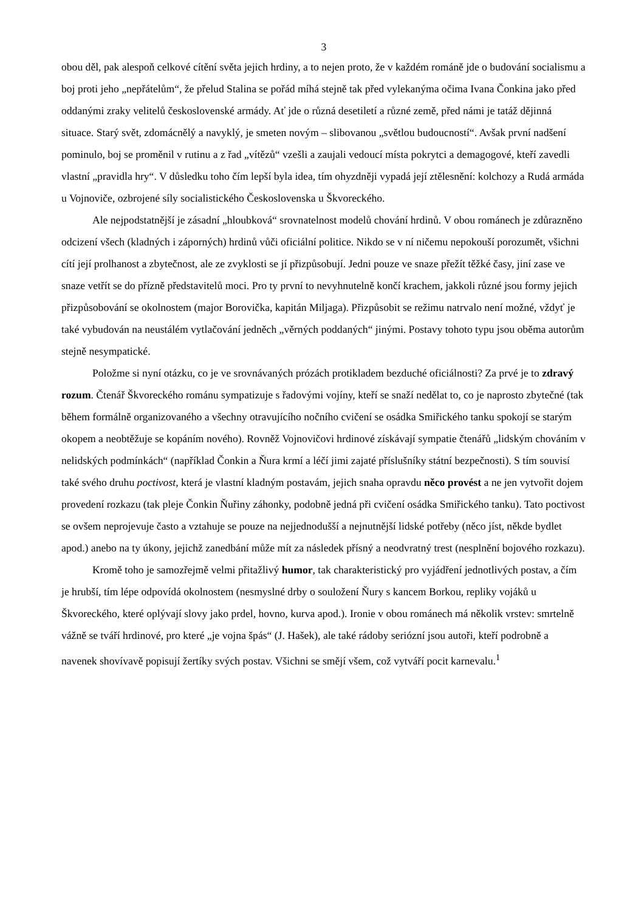3
obou děl, pak alespoň celkové cítění světa jejich hrdiny, a to nejen proto, že v každém románě jde o budování socialismu a boj proti jeho „nepřátelům“, že přelud Stalina se pořád míhá stejně tak před vylekanýma očima Ivana Čonkina jako před oddanými zraky velitelů československé armády. Ať jde o různá desetiletí a různé země, před námi je tatáž dějinná situace. Starý svět, zdomácnělý a navyklý, je smeten novým – slibovanou „světlou budoucností“. Avšak první nadšení pominulo, boj se proměnil v rutinu a z řad „vítězů“ vzešli a zaujali vedoucí místa pokrytci a demagogové, kteří zavedli vlastní „pravidla hry“. V důsledku toho čím lepší byla idea, tím ohyzdněji vypadá její ztělesnění: kolchozy a Rudá armáda u Vojnoviče, ozbrojené síly socialistického Československa u Škvoreckého.
Ale nejpodstatnější je zásadní „hloubková“ srovnatelnost modelů chování hrdinů. V obou románech je zdůrazněno odcizení všech (kladných i záporných) hrdinů vůči oficiální politice. Nikdo se v ní ničemu nepokouší porozumět, všichni cítí její prolhanost a zbytečnost, ale ze zvyklosti se jí přizpůsobují. Jedni pouze ve snaze přežít těžké časy, jiní zase ve snaze vetřít se do přízně představitelů moci. Pro ty první to nevyhnutelně končí krachem, jakkoli různé jsou formy jejich přizpůsobování se okolnostem (major Borovička, kapitán Miljaga). Přizpůsobit se režimu natrvalo není možné, vždyť je také vybudován na neustálém vytlačování jedněch „věrných poddaných“ jinými. Postavy tohoto typu jsou oběma autorům stejně nesympatické.
Položme si nyní otázku, co je ve srovnávaných prózách protikladem bezduché oficiálnosti? Za prvé je to zdravý rozum. Čtenář Škvoreckého románu sympatizuje s řadovými vojíny, kteří se snaží nedělat to, co je naprosto zbytečné (tak během formálně organizovaného a všechny otravujícího nočního cvičení se osádka Smiřického tanku spokojí se starým okopem a neobtěžuje se kopáním nového). Rovněž Vojnovičovi hrdinové získávají sympatie čtenářů „lidským chováním v nelidských podmínkách“ (například Čonkin a Ňura krmí a léčí jimi zajaté příslušníky státní bezpečnosti). S tím souvisí také svého druhu poctivost, která je vlastní kladným postavám, jejich snaha opravdu něco provést a ne jen vytvořit dojem provedení rozkazu (tak pleje Čonkin Ňuřiny záhonky, podobně jedná při cvičení osádka Smiřického tanku). Tato poctivost se ovšem neprojevuje často a vztahuje se pouze na nejjednodušší a nejnutnější lidské potřeby (něco jíst, někde bydlet apod.) anebo na ty úkony, jejichž zanedbání může mít za následek přísný a neodvratný trest (nesplnění bojového rozkazu).
Kromě toho je samozřejmě velmi přitažlivý humor, tak charakteristický pro vyjádření jednotlivých postav, a čím je hrubší, tím lépe odpovídá okolnostem (nesmyslné drby o souložení Ňury s kancem Borkou, repliky vojáků u Škvoreckého, které oplývají slovy jako prdel, hovno, kurva apod.). Ironie v obou románech má několik vrstev: smrtelně vážně se tváří hrdinové, pro které „je vojna špás“ (J. Hašek), ale také rádoby seriózní jsou autoři, kteří podrobně a navenek shovívavě popisují žertíky svých postav. Všichni se smějí všem, což vytváří pocit karnevalu.<sup>1</sup>